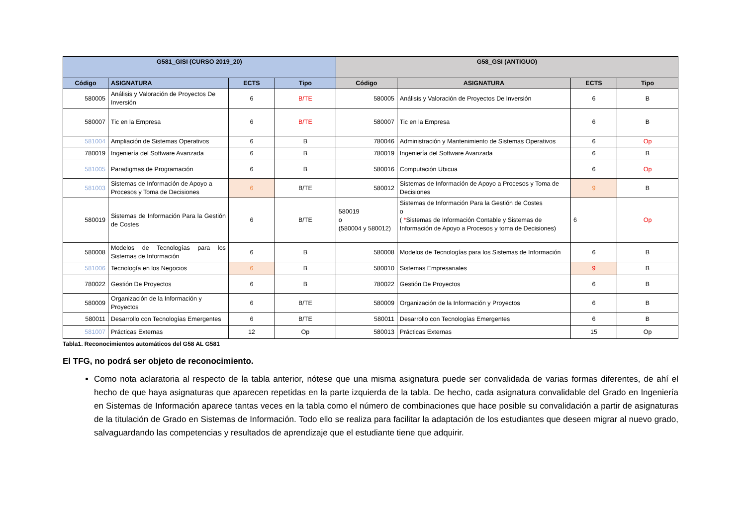| G581_GISI (CURSO 2019_20) | | | | G58_GSI (ANTIGUO) | | | |
| --- | --- | --- | --- | --- | --- | --- | --- |
| Código | ASIGNATURA | ECTS | Tipo | Código | ASIGNATURA | ECTS | Tipo |
| 580005 | Análisis y Valoración de Proyectos De Inversión | 6 | B/TE | 580005 | Análisis y Valoración de Proyectos De Inversión | 6 | B |
| 580007 | Tic en la Empresa | 6 | B/TE | 580007 | Tic en la Empresa | 6 | B |
| 581004 | Ampliación de Sistemas Operativos | 6 | B | 780046 | Administración y Mantenimiento de Sistemas Operativos | 6 | Op |
| 780019 | Ingeniería del Software Avanzada | 6 | B | 780019 | Ingeniería del Software Avanzada | 6 | B |
| 581005 | Paradigmas de Programación | 6 | B | 580016 | Computación Ubicua | 6 | Op |
| 581003 | Sistemas de Información de Apoyo a Procesos y Toma de Decisiones | 6 | B/TE | 580012 | Sistemas de Información de Apoyo a Procesos y Toma de Decisiones | 9 | B |
| 580019 | Sistemas de Información Para la Gestión de Costes | 6 | B/TE | 580019 o (580004 y 580012) | Sistemas de Información Para la Gestión de Costes o ( * Sistemas de Información Contable y Sistemas de Información de Apoyo a Procesos y toma de Decisiones) | 6 | Op |
| 580008 | Modelos de Tecnologías para los Sistemas de Información | 6 | B | 580008 | Modelos de Tecnologías para los Sistemas de Información | 6 | B |
| 581006 | Tecnología en los Negocios | 6 | B | 580010 | Sistemas Empresariales | 9 | B |
| 780022 | Gestión De Proyectos | 6 | B | 780022 | Gestión De Proyectos | 6 | B |
| 580009 | Organización de la Información y Proyectos | 6 | B/TE | 580009 | Organización de la Información y Proyectos | 6 | B |
| 580011 | Desarrollo con Tecnologías Emergentes | 6 | B/TE | 580011 | Desarrollo con Tecnologías Emergentes | 6 | B |
| 581007 | Prácticas Externas | 12 | Op | 580013 | Prácticas Externas | 15 | Op |
Tabla1. Reconocimientos automáticos del G58 AL G581
El TFG, no podrá ser objeto de reconocimiento.
Como nota aclaratoria al respecto de la tabla anterior, nótese que una misma asignatura puede ser convalidada de varias formas diferentes, de ahí el hecho de que haya asignaturas que aparecen repetidas en la parte izquierda de la tabla. De hecho, cada asignatura convalidable del Grado en Ingeniería en Sistemas de Información aparece tantas veces en la tabla como el número de combinaciones que hace posible su convalidación a partir de asignaturas de la titulación de Grado en Sistemas de Información. Todo ello se realiza para facilitar la adaptación de los estudiantes que deseen migrar al nuevo grado, salvaguardando las competencias y resultados de aprendizaje que el estudiante tiene que adquirir.